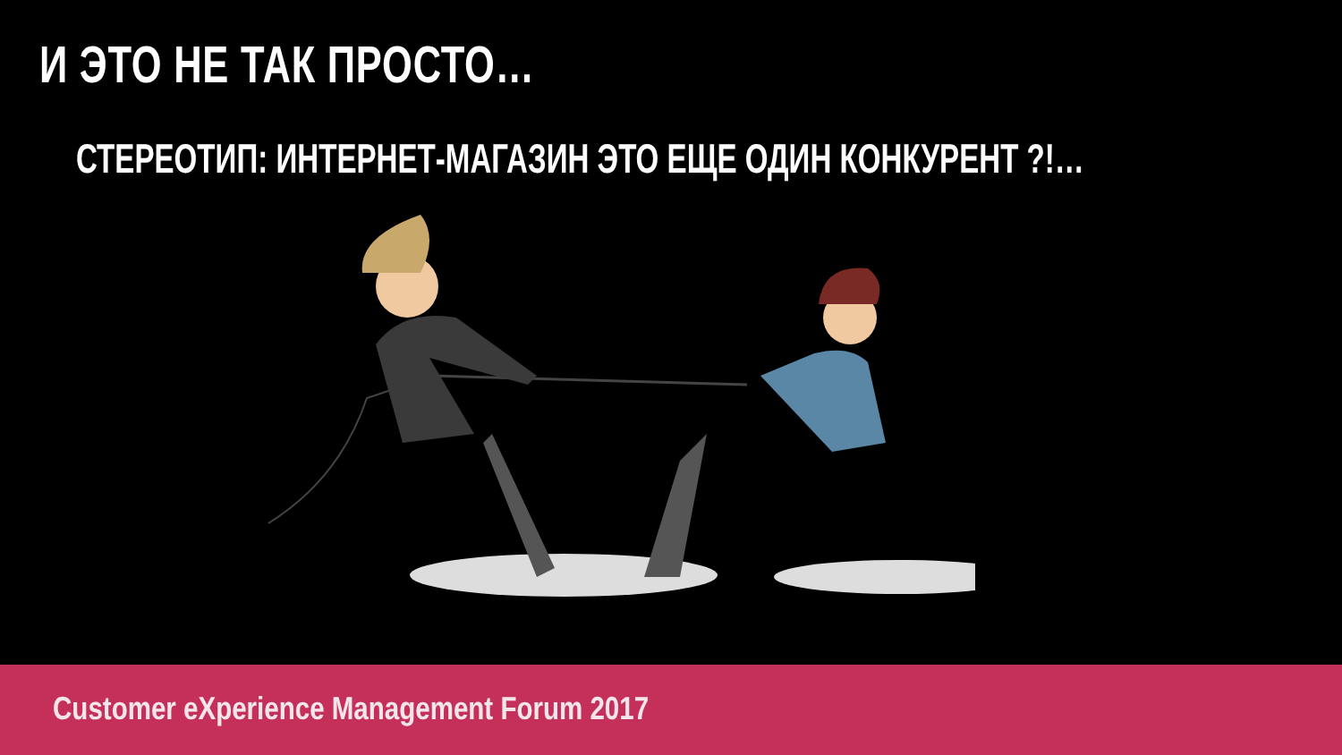И ЭТО НЕ ТАК ПРОСТО…
СТЕРЕОТИП: ИНТЕРНЕТ-МАГАЗИН ЭТО ЕЩЕ ОДИН КОНКУРЕНТ ?!…
Customer eXperience Management Forum 2017